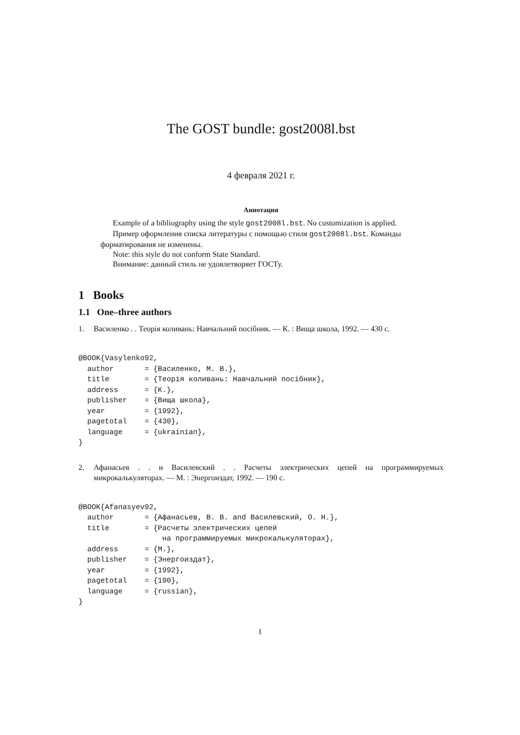The GOST bundle: gost2008l.bst
4 февраля 2021 г.
Аннотация
Example of a bibliography using the style gost2008l.bst. No customization is applied.
Пример оформления списка литературы с помощью стиля gost2008l.bst. Команды форматирования не изменены.
Note: this style do not conform State Standard.
Внимание: данный стиль не удовлетворяет ГОСТу.
1 Books
1.1 One–three authors
1. Василенко . . Теорія коливань: Навчальний посібник. — К. : Вища школа, 1992. — 430 с.
@BOOK{Vasylenko92,
  author       = {Василенко, М. В.},
  title        = {Теорія коливань: Навчальний посібник},
  address      = {К.},
  publisher    = {Вища школа},
  year         = {1992},
  pagetotal    = {430},
  language     = {ukrainian},
}
2. Афанасьев . . и Василевский . . Расчеты электрических цепей на программируемых микрокалькуляторах. — М. : Энергоиздат, 1992. — 190 с.
@BOOK{Afanasyev92,
  author       = {Афанасьев, В. В. and Василевский, О. Н.},
  title        = {Расчеты электрических цепей
                   на программируемых микрокалькуляторах},
  address      = {М.},
  publisher    = {Энергоиздат},
  year         = {1992},
  pagetotal    = {190},
  language     = {russian},
}
1